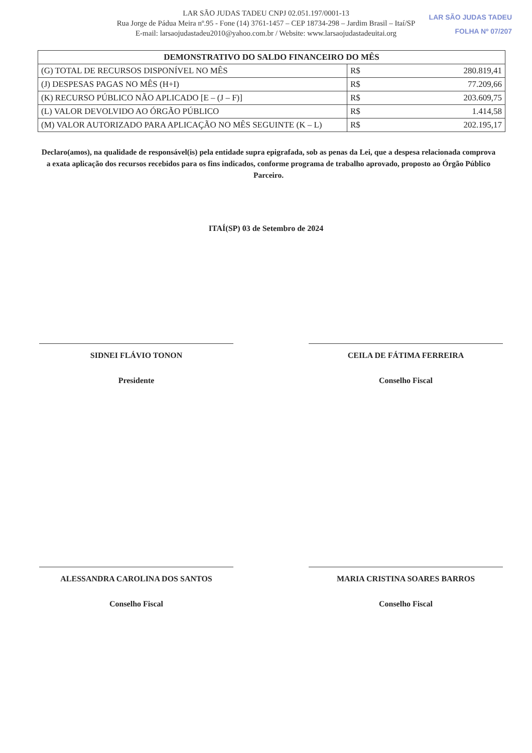LAR SÃO JUDAS TADEU CNPJ 02.051.197/0001-13
Rua Jorge de Pádua Meira nº.95 - Fone (14) 3761-1457 – CEP 18734-298 – Jardim Brasil – Itaí/SP
E-mail: larsaojudastadeu2010@yahoo.com.br / Website: www.larsaojudastadeuitai.org
LAR SÃO JUDAS TADEU
FOLHA Nº 07/207
| DEMONSTRATIVO DO SALDO FINANCEIRO DO MÊS | | |
| --- | --- | --- |
| (G) TOTAL DE RECURSOS DISPONÍVEL NO MÊS | R$ | 280.819,41 |
| (J) DESPESAS PAGAS NO MÊS (H+I) | R$ | 77.209,66 |
| (K) RECURSO PÚBLICO NÃO APLICADO [E – (J – F)] | R$ | 203.609,75 |
| (L) VALOR DEVOLVIDO AO ÓRGÃO PÚBLICO | R$ | 1.414,58 |
| (M) VALOR AUTORIZADO PARA APLICAÇÃO NO MÊS SEGUINTE (K – L) | R$ | 202.195,17 |
Declaro(amos), na qualidade de responsável(is) pela entidade supra epigrafada, sob as penas da Lei, que a despesa relacionada comprova a exata aplicação dos recursos recebidos para os fins indicados, conforme programa de trabalho aprovado, proposto ao Órgão Público Parceiro.
ITAÍ(SP) 03 de Setembro de 2024
SIDNEI FLÁVIO TONON
Presidente
CEILA DE FÁTIMA FERREIRA
Conselho Fiscal
ALESSANDRA CAROLINA DOS SANTOS
Conselho Fiscal
MARIA CRISTINA SOARES BARROS
Conselho Fiscal